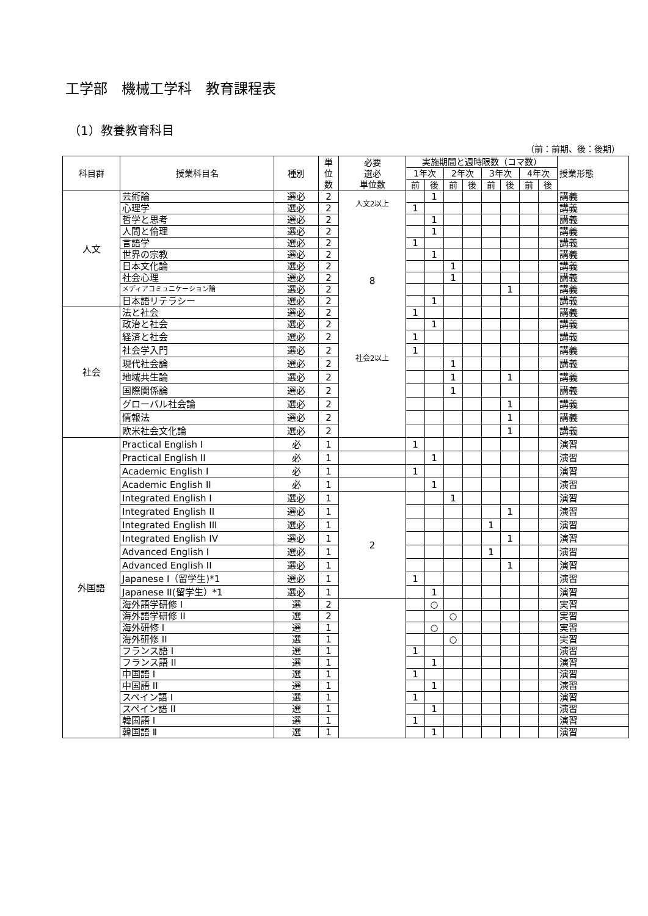工学部　機械工学科　教育課程表
（1）教養教育科目
（前：前期、後：後期）
| 科目群 | 授業科目名 | 種別 | 単 位 数 | 必要 選必 単位数 | 実施期間と週時限数（コマ数） | | | | | | | | 授業形態 |
| --- | --- | --- | --- | --- | --- | --- | --- | --- | --- | --- | --- | --- | --- |
| | | | | | 1年次 | | 2年次 | | 3年次 | | 4年次 | | |
| | | | | | 前 | 後 | 前 | 後 | 前 | 後 | 前 | 後 | |
| 人文 | 芸術論 | 選必 | 2 | 人文2以上 8 社会2以上 | | 1 | | | | | | | 講義 |
| | 心理学 | 選必 | 2 | | 1 | | | | | | | | 講義 |
| | 哲学と思考 | 選必 | 2 | | | 1 | | | | | | | 講義 |
| | 人間と倫理 | 選必 | 2 | | | 1 | | | | | | | 講義 |
| | 言語学 | 選必 | 2 | | 1 | | | | | | | | 講義 |
| | 世界の宗教 | 選必 | 2 | | | 1 | | | | | | | 講義 |
| | 日本文化論 | 選必 | 2 | | | | 1 | | | | | | 講義 |
| | 社会心理 | 選必 | 2 | | | | 1 | | | | | | 講義 |
| | メディアコミュニケーション論 | 選必 | 2 | | | | | | | 1 | | | 講義 |
| | 日本語リテラシー | 選必 | 2 | | | 1 | | | | | | | 講義 |
| 社会 | 法と社会 | 選必 | 2 | | 1 | | | | | | | | 講義 |
| | 政治と社会 | 選必 | 2 | | | 1 | | | | | | | 講義 |
| | 経済と社会 | 選必 | 2 | | 1 | | | | | | | | 講義 |
| | 社会学入門 | 選必 | 2 | | 1 | | | | | | | | 講義 |
| | 現代社会論 | 選必 | 2 | | | | 1 | | | | | | 講義 |
| | 地域共生論 | 選必 | 2 | | | | 1 | | | 1 | | | 講義 |
| | 国際関係論 | 選必 | 2 | | | | 1 | | | | | | 講義 |
| | グローバル社会論 | 選必 | 2 | | | | | | | 1 | | | 講義 |
| | 情報法 | 選必 | 2 | | | | | | | 1 | | | 講義 |
| | 欧米社会文化論 | 選必 | 2 | | | | | | | 1 | | | 講義 |
| 外国語 | Practical English I | 必 | 1 | | 1 | | | | | | | | 演習 |
| | Practical English II | 必 | 1 | | | 1 | | | | | | | 演習 |
| | Academic English I | 必 | 1 | | 1 | | | | | | | | 演習 |
| | Academic English II | 必 | 1 | | | 1 | | | | | | | 演習 |
| | Integrated English I | 選必 | 1 | 2 | | | 1 | | | | | | 演習 |
| | Integrated English II | 選必 | 1 | | | | | | | 1 | | | 演習 |
| | Integrated English III | 選必 | 1 | | | | | | 1 | | | | 演習 |
| | Integrated English IV | 選必 | 1 | | | | | | | 1 | | | 演習 |
| | Advanced English I | 選必 | 1 | | | | | | 1 | | | | 演習 |
| | Advanced English II | 選必 | 1 | | | | | | | 1 | | | 演習 |
| | Japanese I（留学生)*1 | 選必 | 1 | | 1 | | | | | | | | 演習 |
| | Japanese II(留学生）*1 | 選必 | 1 | | | 1 | | | | | | | 演習 |
| | 海外語学研修 I | 選 | 2 | | | ○ | | | | | | | 実習 |
| | 海外語学研修 II | 選 | 2 | | | | ○ | | | | | | 実習 |
| | 海外研修 I | 選 | 1 | | | ○ | | | | | | | 実習 |
| | 海外研修 II | 選 | 1 | | | | ○ | | | | | | 実習 |
| | フランス語 I | 選 | 1 | | 1 | | | | | | | | 演習 |
| | フランス語 II | 選 | 1 | | | 1 | | | | | | | 演習 |
| | 中国語 I | 選 | 1 | | 1 | | | | | | | | 演習 |
| | 中国語 II | 選 | 1 | | | 1 | | | | | | | 演習 |
| | スペイン語 I | 選 | 1 | | 1 | | | | | | | | 演習 |
| | スペイン語 II | 選 | 1 | | | 1 | | | | | | | 演習 |
| | 韓国語 I | 選 | 1 | | 1 | | | | | | | | 演習 |
| | 韓国語 Ⅱ | 選 | 1 | | | 1 | | | | | | | 演習 |